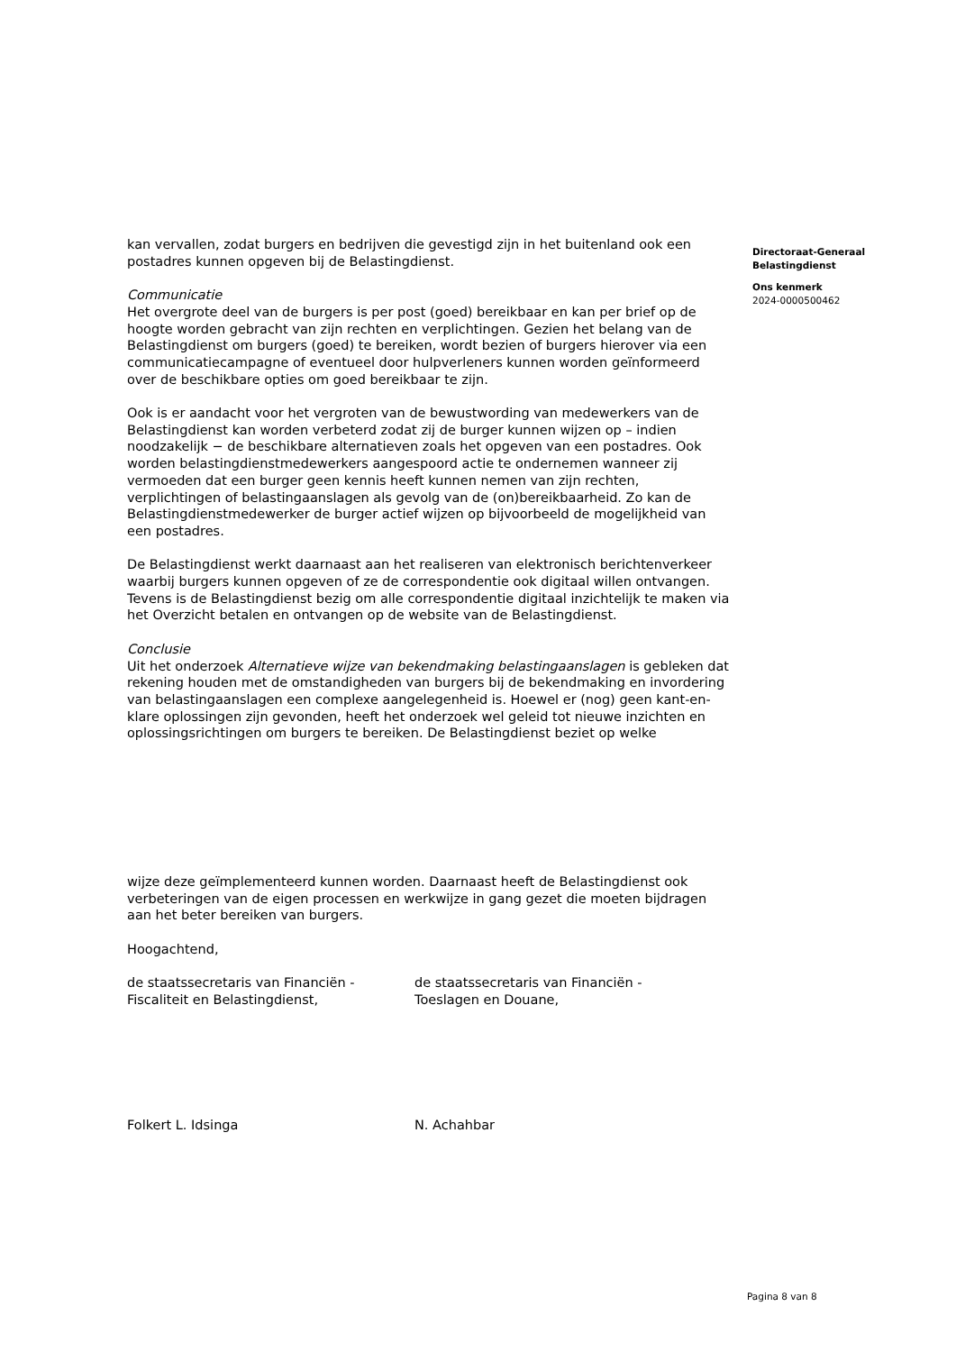kan vervallen, zodat burgers en bedrijven die gevestigd zijn in het buitenland ook een postadres kunnen opgeven bij de Belastingdienst.
Communicatie
Het overgrote deel van de burgers is per post (goed) bereikbaar en kan per brief op de hoogte worden gebracht van zijn rechten en verplichtingen. Gezien het belang van de Belastingdienst om burgers (goed) te bereiken, wordt bezien of burgers hierover via een communicatiecampagne of eventueel door hulpverleners kunnen worden geïnformeerd over de beschikbare opties om goed bereikbaar te zijn.
Ook is er aandacht voor het vergroten van de bewustwording van medewerkers van de Belastingdienst kan worden verbeterd zodat zij de burger kunnen wijzen op – indien noodzakelijk − de beschikbare alternatieven zoals het opgeven van een postadres. Ook worden belastingdienstmedewerkers aangespoord actie te ondernemen wanneer zij vermoeden dat een burger geen kennis heeft kunnen nemen van zijn rechten, verplichtingen of belastingaanslagen als gevolg van de (on)bereikbaarheid. Zo kan de Belastingdienstmedewerker de burger actief wijzen op bijvoorbeeld de mogelijkheid van een postadres.
De Belastingdienst werkt daarnaast aan het realiseren van elektronisch berichtenverkeer waarbij burgers kunnen opgeven of ze de correspondentie ook digitaal willen ontvangen. Tevens is de Belastingdienst bezig om alle correspondentie digitaal inzichtelijk te maken via het Overzicht betalen en ontvangen op de website van de Belastingdienst.
Conclusie
Uit het onderzoek Alternatieve wijze van bekendmaking belastingaanslagen is gebleken dat rekening houden met de omstandigheden van burgers bij de bekendmaking en invordering van belastingaanslagen een complexe aangelegenheid is. Hoewel er (nog) geen kant-en-klare oplossingen zijn gevonden, heeft het onderzoek wel geleid tot nieuwe inzichten en oplossingsrichtingen om burgers te bereiken. De Belastingdienst beziet op welke
wijze deze geïmplementeerd kunnen worden. Daarnaast heeft de Belastingdienst ook verbeteringen van de eigen processen en werkwijze in gang gezet die moeten bijdragen aan het beter bereiken van burgers.
Hoogachtend,
de staatssecretaris van Financiën - Fiscaliteit en Belastingdienst,
de staatssecretaris van Financiën - Toeslagen en Douane,
Folkert L. Idsinga N. Achahbar
Directoraat-Generaal
Belastingdienst
Ons kenmerk
2024-0000500462
Pagina 8 van 8